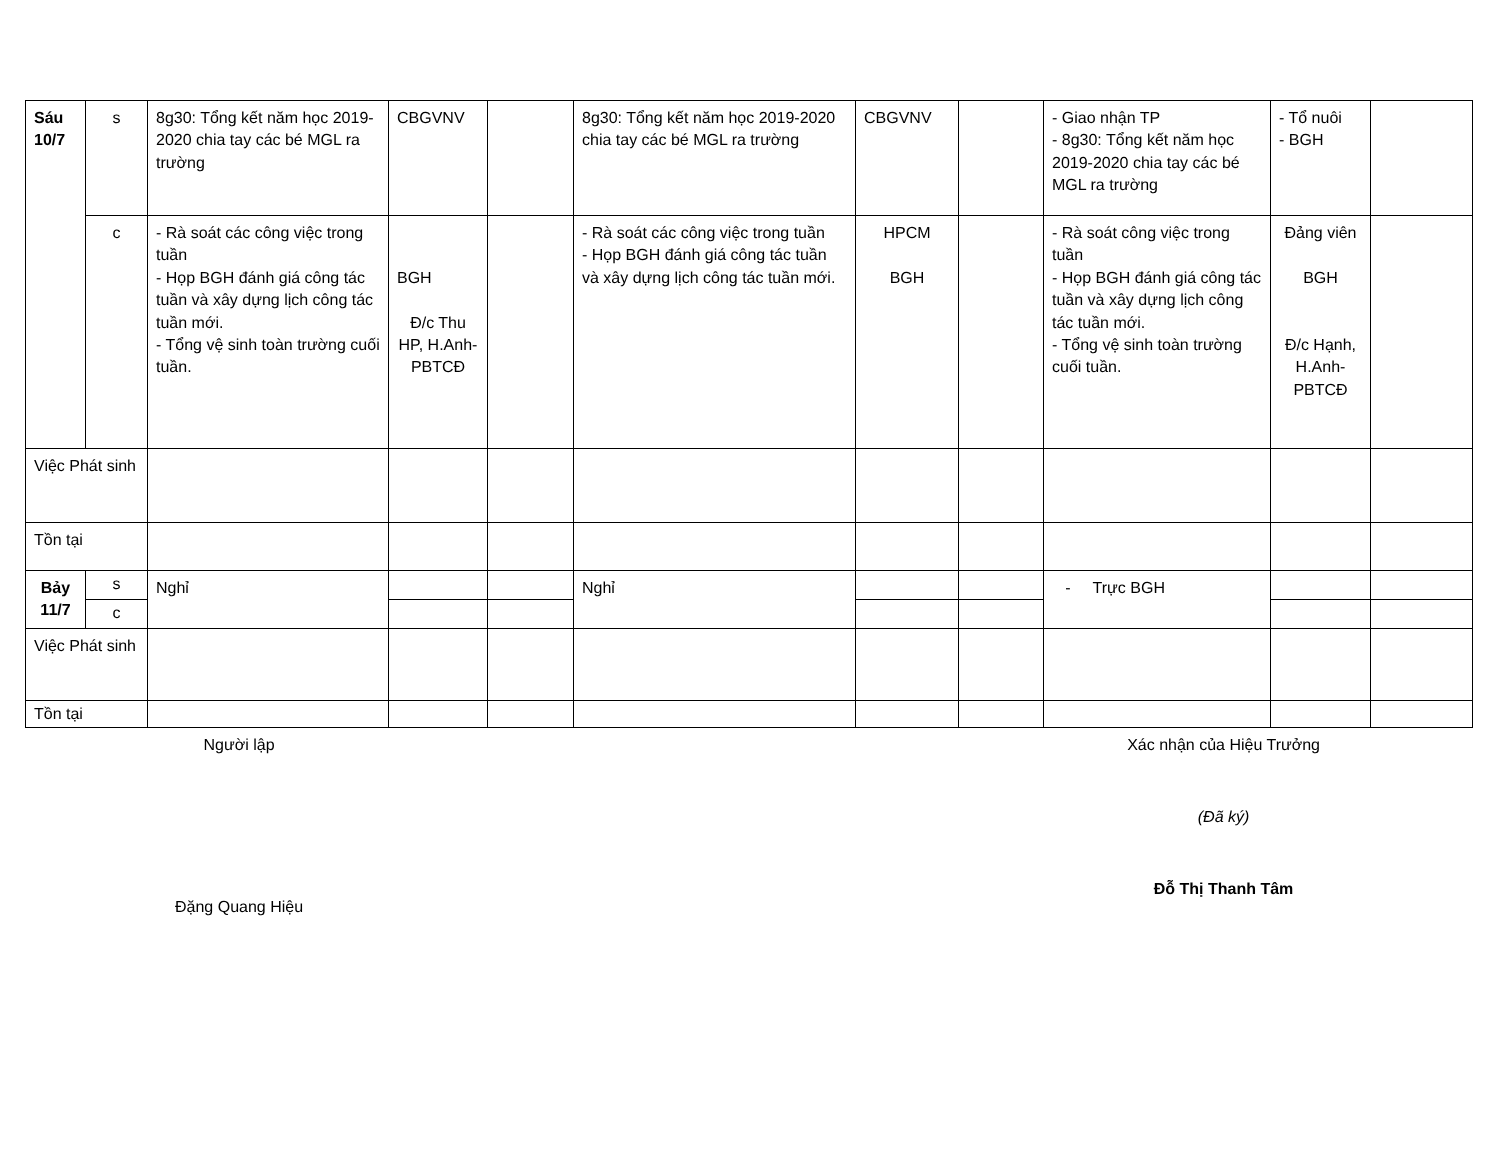| Sáu 10/7 | s | 8g30: Tổng kết năm học 2019-2020 chia tay các bé MGL ra trường | CBGVNV | | 8g30: Tổng kết năm học 2019-2020 chia tay các bé MGL ra trường | CBGVNV | | - Giao nhận TP - 8g30: Tổng kết năm học 2019-2020 chia tay các bé MGL ra trường | - Tổ nuôi - BGH | |
| | c | - Rà soát các công việc trong tuần - Họp BGH đánh giá công tác tuần và xây dựng lịch công tác tuần mới. - Tổng vệ sinh toàn trường cuối tuần. | BGH Đ/c Thu HP, H.Anh-PBTCĐ | | - Rà soát các công việc trong tuần - Họp BGH đánh giá công tác tuần và xây dựng lịch công tác tuần mới. | HPCM BGH | | - Rà soát công việc trong tuần - Họp BGH đánh giá công tác tuần và xây dựng lịch công tác tuần mới. - Tổng vệ sinh toàn trường cuối tuần. | Đảng viên BGH Đ/c Hạnh, H.Anh-PBTCĐ | |
| Việc Phát sinh | | | | | | | | | | |
| Tồn tại | | | | | | | | | | |
| Bảy 11/7 | s | Nghỉ | | | Nghỉ | | | - Trực BGH | | |
| | c | | | | | | | | | |
| Việc Phát sinh | | | | | | | | | | |
| Tồn tại | | | | | | | | | | |
Người lập
Đặng Quang Hiệu
Xác nhận của Hiệu Trưởng
(Đã ký)
Đỗ Thị Thanh Tâm